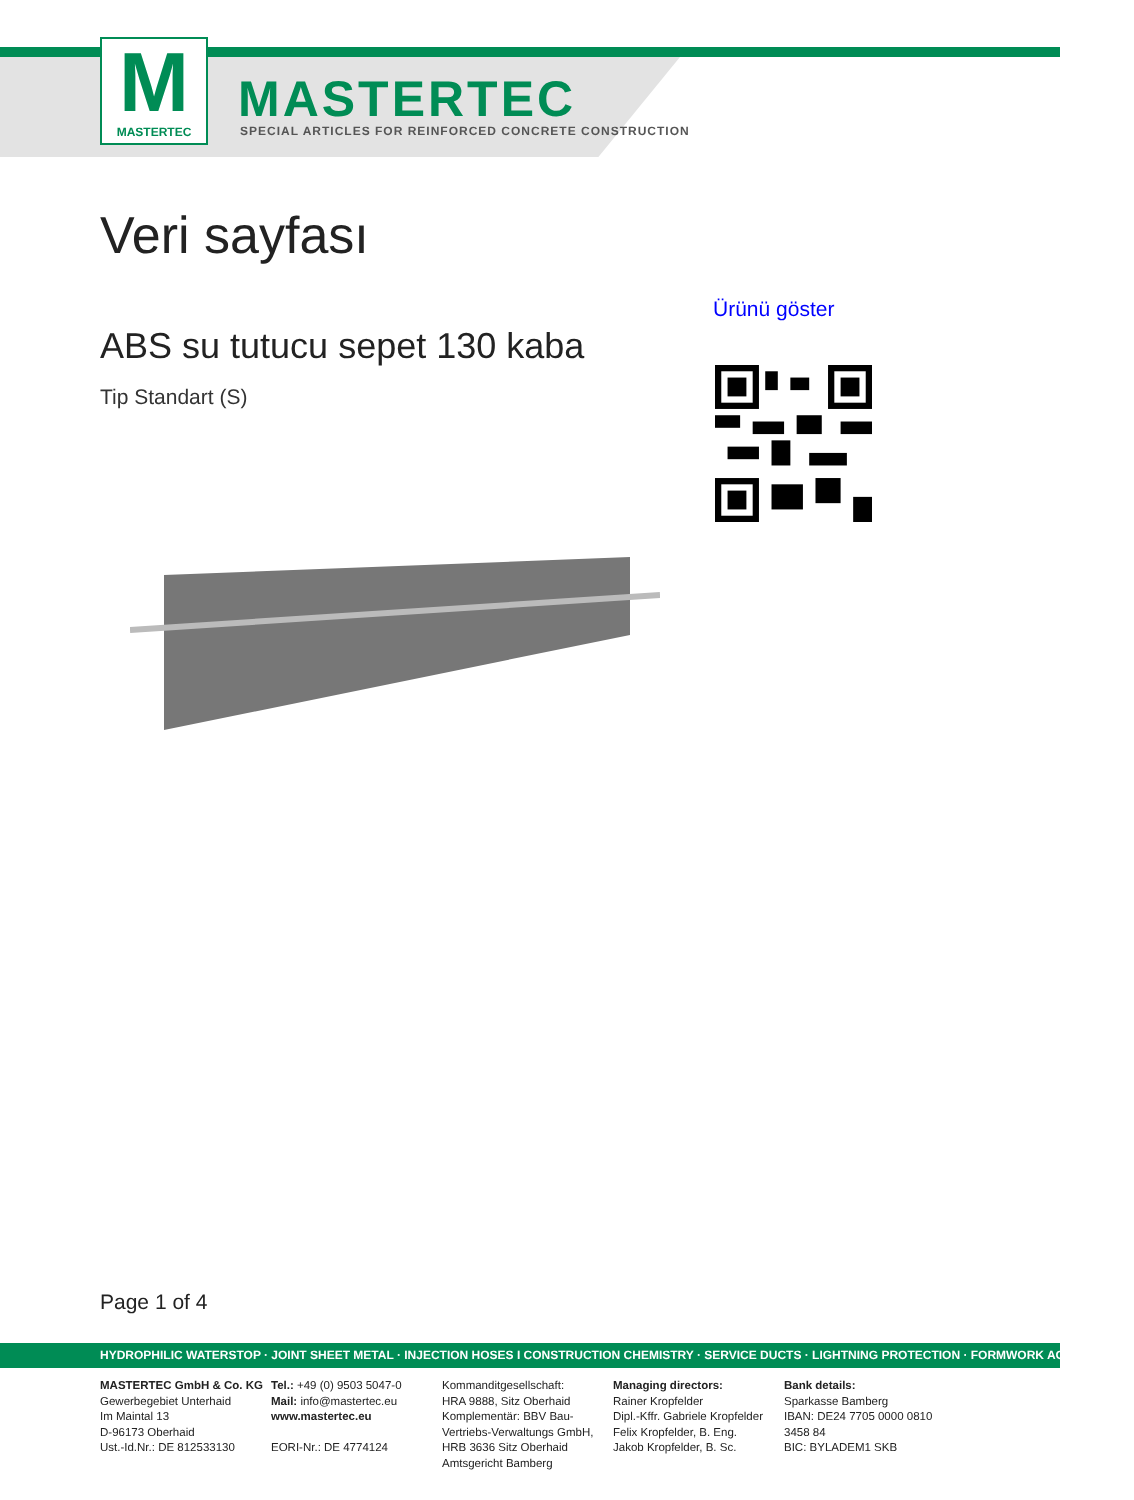M
MASTERTEC
MASTERTEC
SPECIAL ARTICLES FOR REINFORCED CONCRETE CONSTRUCTION
Veri sayfası
Ürünü göster
ABS su tutucu sepet 130 kaba
Tip Standart (S)
Page 1 of 4
HYDROPHILIC WATERSTOP · JOINT SHEET METAL · INJECTION HOSES I CONSTRUCTION CHEMISTRY · SERVICE DUCTS · LIGHTNING PROTECTION · FORMWORK ACCESSORIES
MASTERTEC GmbH & Co. KG
Gewerbegebiet Unterhaid
Im Maintal 13
D-96173 Oberhaid
Ust.-Id.Nr.: DE 812533130
Tel.: +49 (0) 9503 5047-0
Mail: info@mastertec.eu
www.mastertec.eu
EORI-Nr.: DE 4774124
Kommanditgesellschaft:
HRA 9888, Sitz Oberhaid
Komplementär: BBV Bau-
Vertriebs-Verwaltungs GmbH,
HRB 3636 Sitz Oberhaid
Amtsgericht Bamberg
Managing directors:
Rainer Kropfelder
Dipl.-Kffr. Gabriele Kropfelder
Felix Kropfelder, B. Eng.
Jakob Kropfelder, B. Sc.
Bank details:
Sparkasse Bamberg
IBAN: DE24 7705 0000 0810 3458 84
BIC: BYLADEM1 SKB